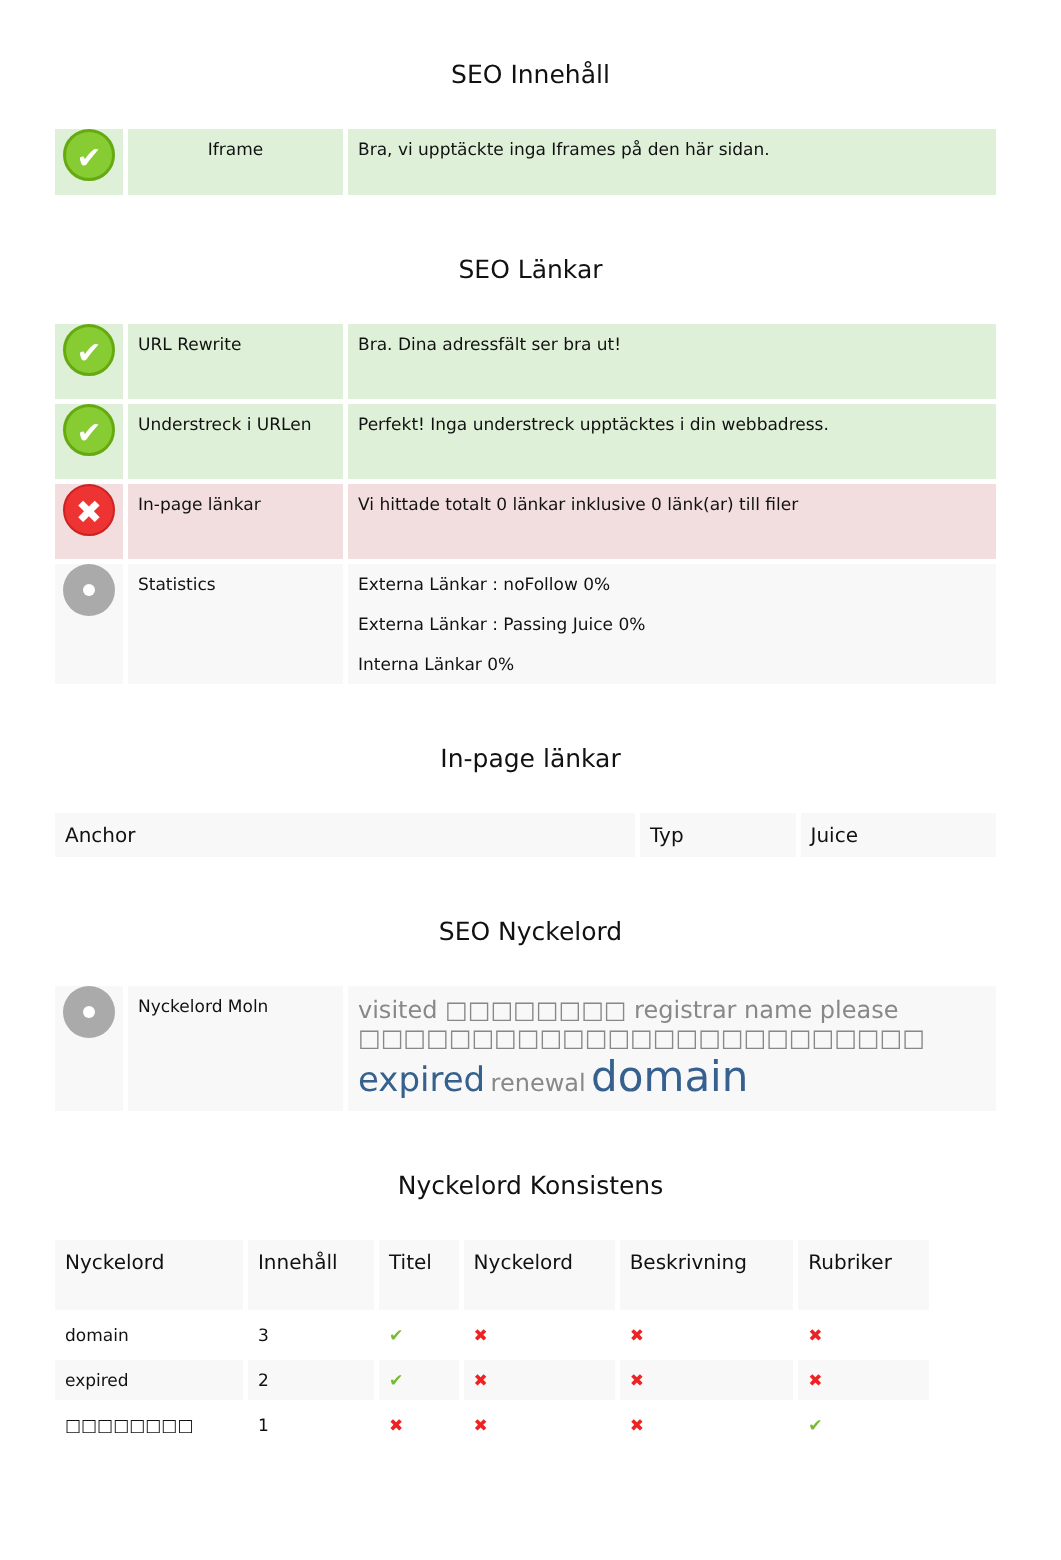SEO Innehåll
| ✔ | Iframe | Bra, vi upptäckte inga Iframes på den här sidan. |
SEO Länkar
| ✔ | URL Rewrite | Bra. Dina adressfält ser bra ut! |
| ✔ | Understreck i URLen | Perfekt! Inga understreck upptäcktes i din webbadress. |
| ✖ | In-page länkar | Vi hittade totalt 0 länkar inklusive 0 länk(ar) till filer |
| | Statistics | Externa Länkar : noFollow 0% Externa Länkar : Passing Juice 0% Interna Länkar 0% |
In-page länkar
| Anchor | Typ | Juice |
| --- | --- | --- |
SEO Nyckelord
| | Nyckelord Moln | visited □□□□□□□□ registrar name please □□□□□□□□□□□□□□□□□□□□□□□□□ expired renewal domain |
Nyckelord Konsistens
| Nyckelord | Innehåll | Titel | Nyckelord | Beskrivning | Rubriker |
| --- | --- | --- | --- | --- | --- |
| domain | 3 | ✔ | ✖ | ✖ | ✖ |
| expired | 2 | ✔ | ✖ | ✖ | ✖ |
| □□□□□□□□ | 1 | ✖ | ✖ | ✖ | ✔ |